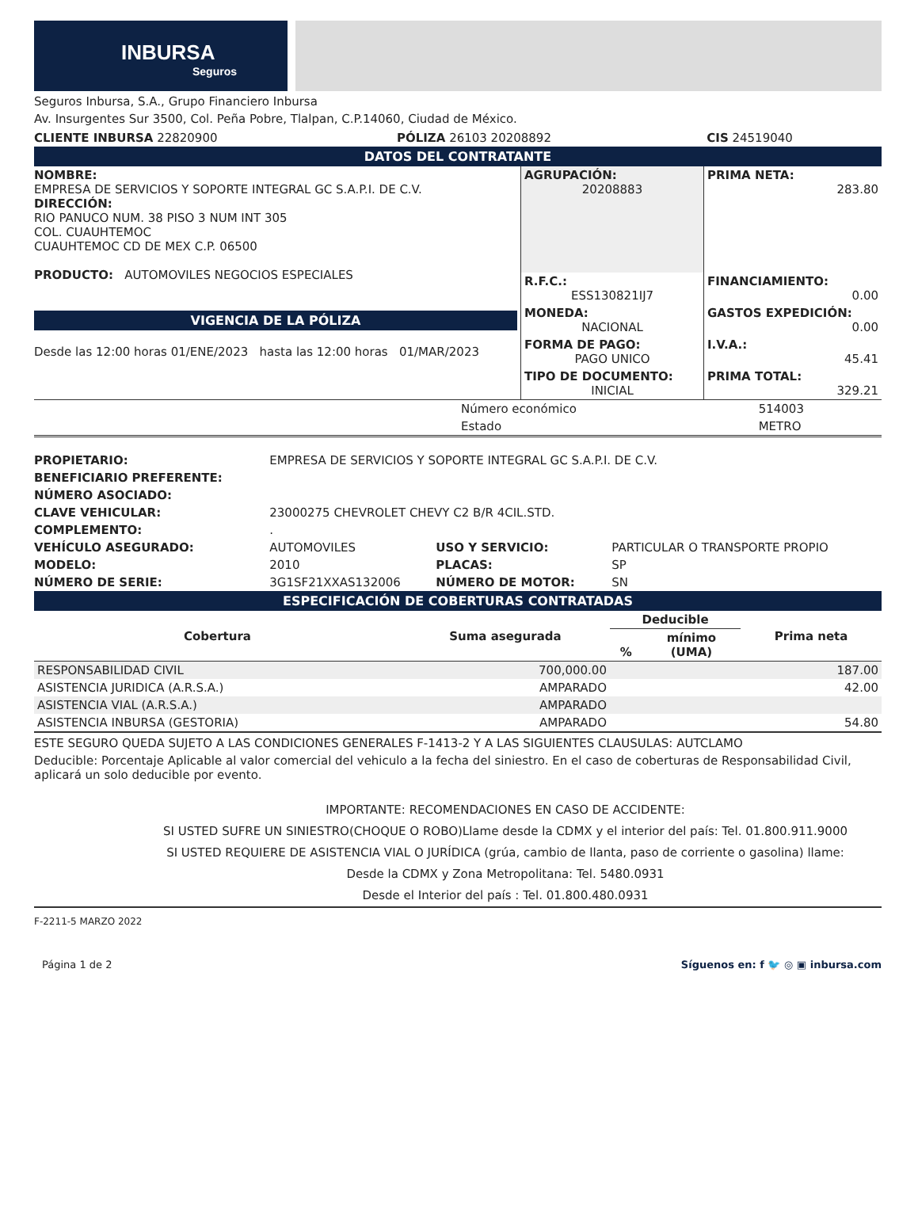INBURSA
Seguros
Seguros Inbursa, S.A., Grupo Financiero Inbursa
Av. Insurgentes Sur 3500, Col. Peña Pobre, Tlalpan, C.P.14060, Ciudad de México.
| CLIENTE INBURSA 22820900 | PÓLIZA 26103 20208892 | CIS 24519040 |
DATOS DEL CONTRATANTE
| NOMBRE: EMPRESA DE SERVICIOS Y SOPORTE INTEGRAL GC S.A.P.I. DE C.V. DIRECCIÓN: RIO PANUCO NUM. 38 PISO 3 NUM INT 305 COL. CUAUHTEMOC CUAUHTEMOC CD DE MEX C.P. 06500 PRODUCTO: AUTOMOVILES NEGOCIOS ESPECIALES VIGENCIA DE LA PÓLIZA Desde las 12:00 horas 01/ENE/2023 hasta las 12:00 horas 01/MAR/2023 | AGRUPACIÓN: 20208883 | PRIMA NETA: 283.80 |
| | R.F.C.: ESS130821IJ7 | FINANCIAMIENTO: 0.00 |
| | MONEDA: NACIONAL | GASTOS EXPEDICIÓN: 0.00 |
| | FORMA DE PAGO: PAGO UNICO | I.V.A.: 45.41 |
| | TIPO DE DOCUMENTO: INICIAL | PRIMA TOTAL: 329.21 |
| Número económico | 514003 |
| Estado | METRO |
| PROPIETARIO: | EMPRESA DE SERVICIOS Y SOPORTE INTEGRAL GC S.A.P.I. DE C.V. | | |
| BENEFICIARIO PREFERENTE: | | | |
| NÚMERO ASOCIADO: | | | |
| CLAVE VEHICULAR: | 23000275 CHEVROLET CHEVY C2 B/R 4CIL.STD. | | |
| COMPLEMENTO: | . | | |
| VEHÍCULO ASEGURADO: | AUTOMOVILES | USO Y SERVICIO: | PARTICULAR O TRANSPORTE PROPIO |
| MODELO: | 2010 | PLACAS: | SP |
| NÚMERO DE SERIE: | 3G1SF21XXAS132006 | NÚMERO DE MOTOR: | SN |
ESPECIFICACIÓN DE COBERTURAS CONTRATADAS
| Cobertura | Suma asegurada | Deducible | | Prima neta |
| --- | --- | --- | --- | --- |
| | | % | mínimo (UMA) | |
| RESPONSABILIDAD CIVIL | 700,000.00 | | | 187.00 |
| ASISTENCIA JURIDICA (A.R.S.A.) | AMPARADO | | | 42.00 |
| ASISTENCIA VIAL (A.R.S.A.) | AMPARADO | | | |
| ASISTENCIA INBURSA (GESTORIA) | AMPARADO | | | 54.80 |
ESTE SEGURO QUEDA SUJETO A LAS CONDICIONES GENERALES F-1413-2 Y A LAS SIGUIENTES CLAUSULAS: AUTCLAMO
Deducible: Porcentaje Aplicable al valor comercial del vehiculo a la fecha del siniestro. En el caso de coberturas de Responsabilidad Civil, aplicará un solo deducible por evento.
IMPORTANTE: RECOMENDACIONES EN CASO DE ACCIDENTE:
SI USTED SUFRE UN SINIESTRO(CHOQUE O ROBO)Llame desde la CDMX y el interior del país: Tel. 01.800.911.9000
SI USTED REQUIERE DE ASISTENCIA VIAL O JURÍDICA (grúa, cambio de llanta, paso de corriente o gasolina) llame:
Desde la CDMX y Zona Metropolitana: Tel. 5480.0931
Desde el Interior del país : Tel. 01.800.480.0931
F-2211-5 MARZO 2022
Página 1 de 2 Síguenos en: f 🐦 ◎ ▣ inbursa.com